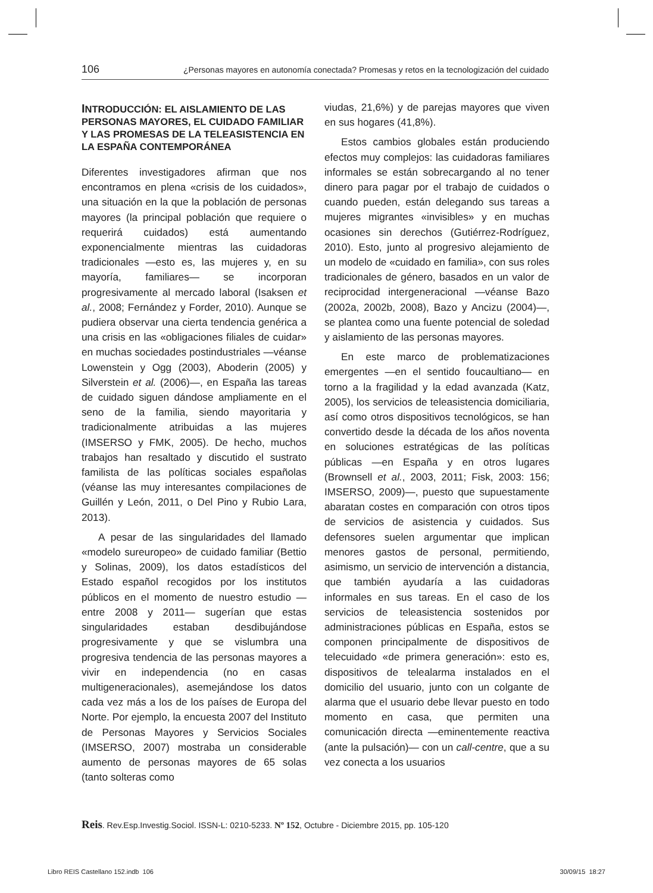106 ¿Personas mayores en autonomía conectada? Promesas y retos en la tecnologización del cuidado
INTRODUCCIÓN: EL AISLAMIENTO DE LAS PERSONAS MAYORES, EL CUIDADO FAMILIAR Y LAS PROMESAS DE LA TELEASISTENCIA EN LA ESPAÑA CONTEMPORÁNEA
Diferentes investigadores afirman que nos encontramos en plena «crisis de los cuidados», una situación en la que la población de personas mayores (la principal población que requiere o requerirá cuidados) está aumentando exponencialmente mientras las cuidadoras tradicionales —esto es, las mujeres y, en su mayoría, familiares— se incorporan progresivamente al mercado laboral (Isaksen et al., 2008; Fernández y Forder, 2010). Aunque se pudiera observar una cierta tendencia genérica a una crisis en las «obligaciones filiales de cuidar» en muchas sociedades postindustriales —véanse Lowenstein y Ogg (2003), Aboderin (2005) y Silverstein et al. (2006)—, en España las tareas de cuidado siguen dándose ampliamente en el seno de la familia, siendo mayoritaria y tradicionalmente atribuidas a las mujeres (IMSERSO y FMK, 2005). De hecho, muchos trabajos han resaltado y discutido el sustrato familista de las políticas sociales españolas (véanse las muy interesantes compilaciones de Guillén y León, 2011, o Del Pino y Rubio Lara, 2013).
A pesar de las singularidades del llamado «modelo sureuropeo» de cuidado familiar (Bettio y Solinas, 2009), los datos estadísticos del Estado español recogidos por los institutos públicos en el momento de nuestro estudio —entre 2008 y 2011— sugerían que estas singularidades estaban desdibujándose progresivamente y que se vislumbra una progresiva tendencia de las personas mayores a vivir en independencia (no en casas multigeneracionales), asemejándose los datos cada vez más a los de los países de Europa del Norte. Por ejemplo, la encuesta 2007 del Instituto de Personas Mayores y Servicios Sociales (IMSERSO, 2007) mostraba un considerable aumento de personas mayores de 65 solas (tanto solteras como
viudas, 21,6%) y de parejas mayores que viven en sus hogares (41,8%).
Estos cambios globales están produciendo efectos muy complejos: las cuidadoras familiares informales se están sobrecargando al no tener dinero para pagar por el trabajo de cuidados o cuando pueden, están delegando sus tareas a mujeres migrantes «invisibles» y en muchas ocasiones sin derechos (Gutiérrez-Rodríguez, 2010). Esto, junto al progresivo alejamiento de un modelo de «cuidado en familia», con sus roles tradicionales de género, basados en un valor de reciprocidad intergeneracional —véanse Bazo (2002a, 2002b, 2008), Bazo y Ancizu (2004)—, se plantea como una fuente potencial de soledad y aislamiento de las personas mayores.
En este marco de problematizaciones emergentes —en el sentido foucaultiano— en torno a la fragilidad y la edad avanzada (Katz, 2005), los servicios de teleasistencia domiciliaria, así como otros dispositivos tecnológicos, se han convertido desde la década de los años noventa en soluciones estratégicas de las políticas públicas —en España y en otros lugares (Brownsell et al., 2003, 2011; Fisk, 2003: 156; IMSERSO, 2009)—, puesto que supuestamente abaratan costes en comparación con otros tipos de servicios de asistencia y cuidados. Sus defensores suelen argumentar que implican menores gastos de personal, permitiendo, asimismo, un servicio de intervención a distancia, que también ayudaría a las cuidadoras informales en sus tareas. En el caso de los servicios de teleasistencia sostenidos por administraciones públicas en España, estos se componen principalmente de dispositivos de telecuidado «de primera generación»: esto es, dispositivos de telealarma instalados en el domicilio del usuario, junto con un colgante de alarma que el usuario debe llevar puesto en todo momento en casa, que permiten una comunicación directa —eminentemente reactiva (ante la pulsación)— con un call-centre, que a su vez conecta a los usuarios
Reis. Rev.Esp.Investig.Sociol. ISSN-L: 0210-5233. Nº 152, Octubre - Diciembre 2015, pp. 105-120
Libro REIS Castellano 152.indb 106 30/09/15 18:27